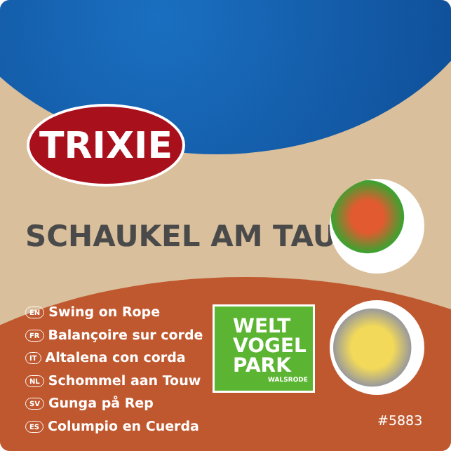TRIXIE
SCHAUKEL AM TAU
EN Swing on Rope
FR Balançoire sur corde
IT Altalena con corda
NL Schommel aan Touw
SV Gunga på Rep
ES Columpio en Cuerda
WELT
VOGEL
PARK
WALSRODE
#5883